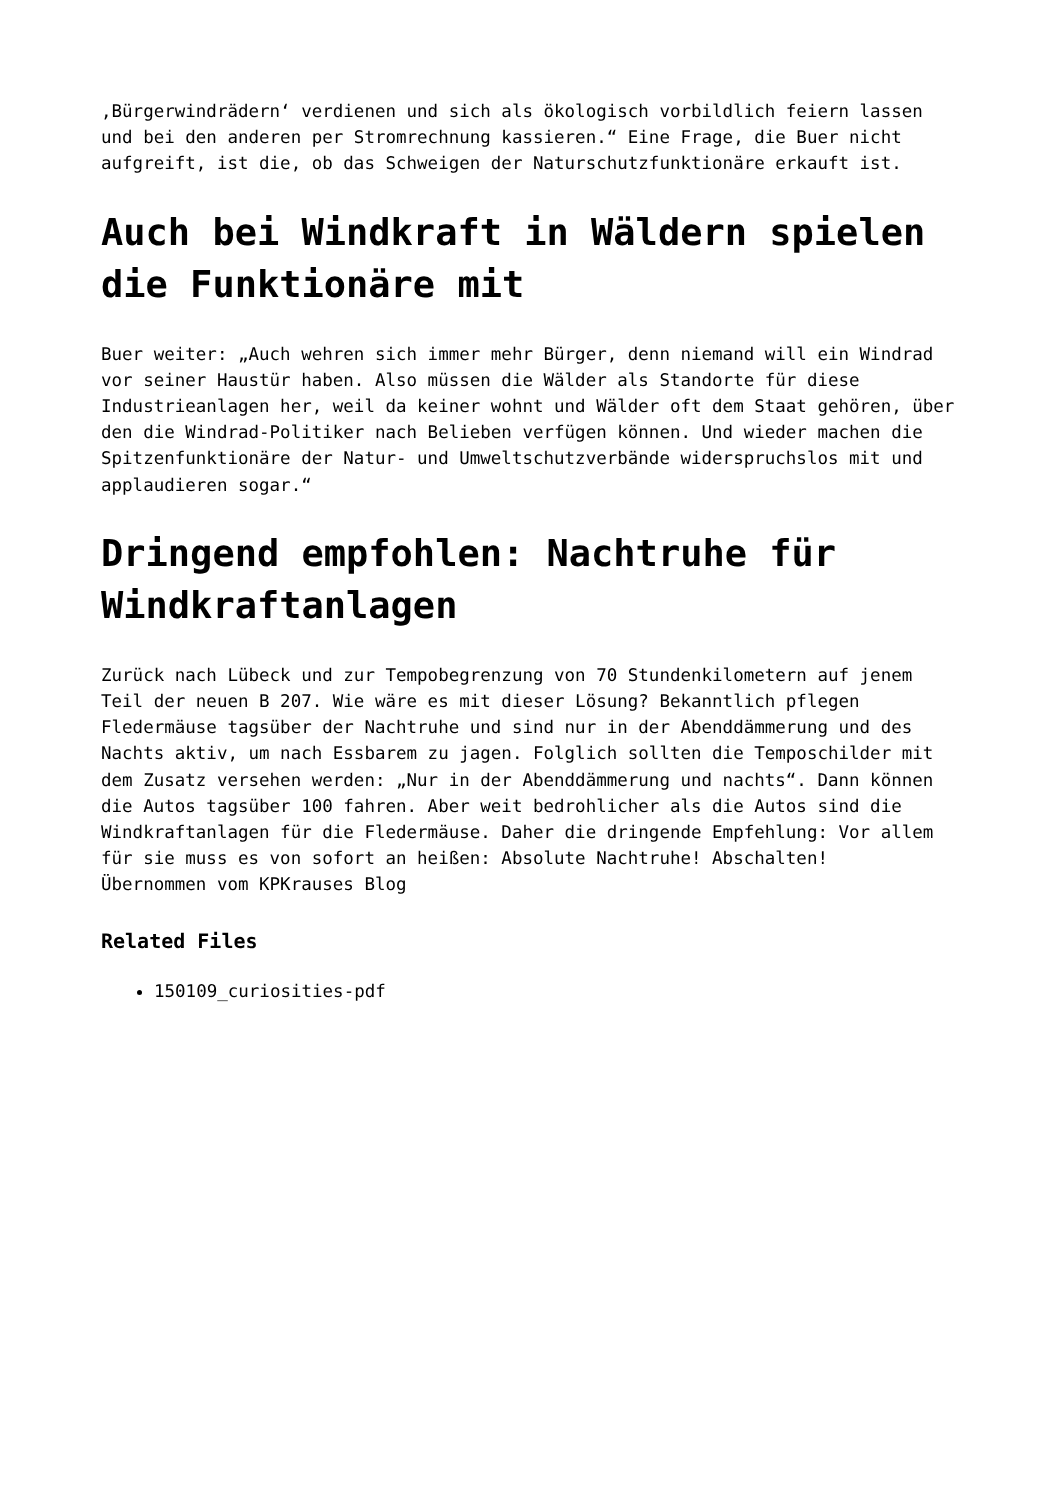‚Bürgerwindrädern‘ verdienen und sich als ökologisch vorbildlich feiern lassen und bei den anderen per Stromrechnung kassieren.“ Eine Frage, die Buer nicht aufgreift, ist die, ob das Schweigen der Naturschutzfunktionäre erkauft ist.
Auch bei Windkraft in Wäldern spielen die Funktionäre mit
Buer weiter: „Auch wehren sich immer mehr Bürger, denn niemand will ein Windrad vor seiner Haustür haben. Also müssen die Wälder als Standorte für diese Industrieanlagen her, weil da keiner wohnt und Wälder oft dem Staat gehören, über den die Windrad-Politiker nach Belieben verfügen können. Und wieder machen die Spitzenfunktionäre der Natur- und Umweltschutzverbände widerspruchslos mit und applaudieren sogar.“
Dringend empfohlen: Nachtruhe für Windkraftanlagen
Zurück nach Lübeck und zur Tempobegrenzung von 70 Stundenkilometern auf jenem Teil der neuen B 207. Wie wäre es mit dieser Lösung? Bekanntlich pflegen Fledermäuse tagsüber der Nachtruhe und sind nur in der Abenddämmerung und des Nachts aktiv, um nach Essbarem zu jagen. Folglich sollten die Temposchilder mit dem Zusatz versehen werden: „Nur in der Abenddämmerung und nachts“. Dann können die Autos tagsüber 100 fahren. Aber weit bedrohlicher als die Autos sind die Windkraftanlagen für die Fledermäuse. Daher die dringende Empfehlung: Vor allem für sie muss es von sofort an heißen: Absolute Nachtruhe! Abschalten!
Übernommen vom KPKrauses Blog
Related Files
150109_curiosities-pdf